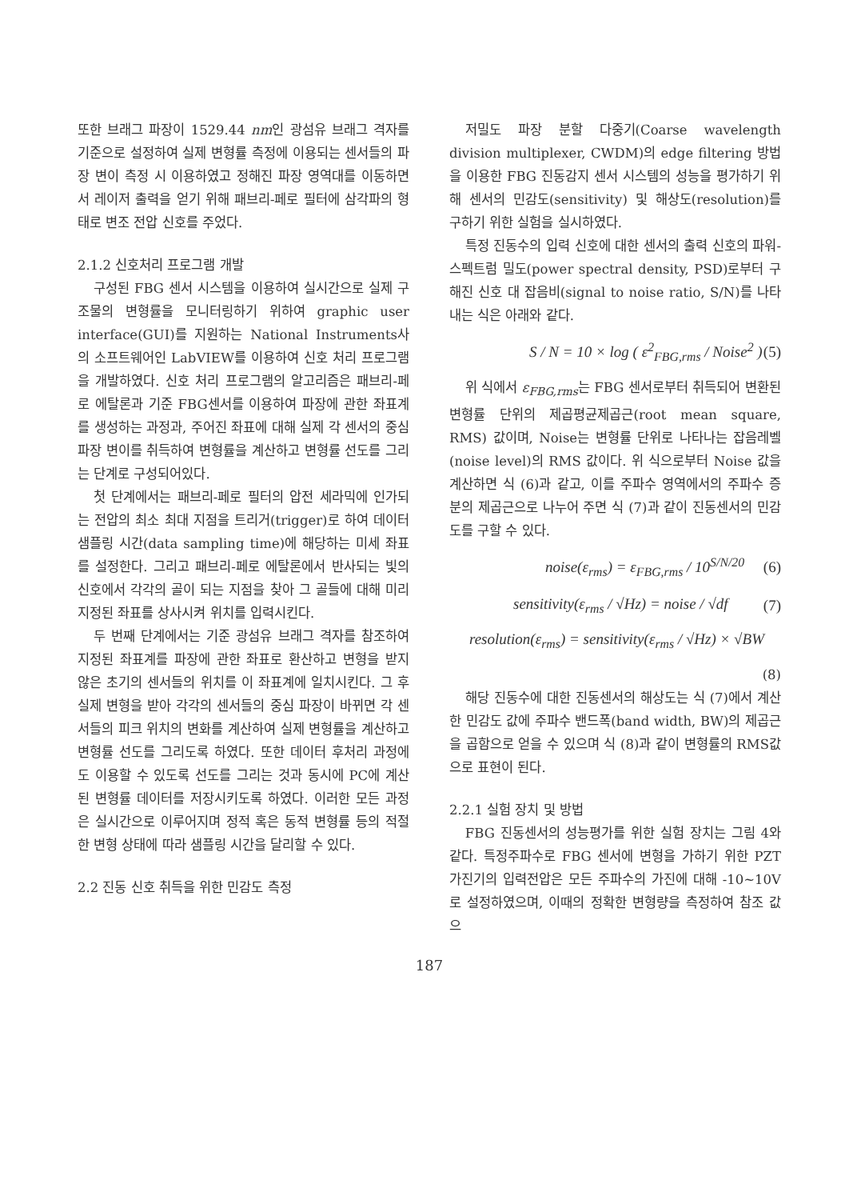또한 브래그 파장이 1529.44 nm인 광섬유 브래그 격자를 기준으로 설정하여 실제 변형률 측정에 이용되는 센서들의 파장 변이 측정 시 이용하였고 정해진 파장 영역대를 이동하면서 레이저 출력을 얻기 위해 패브리-페로 필터에 삼각파의 형태로 변조 전압 신호를 주었다.
2.1.2 신호처리 프로그램 개발
구성된 FBG 센서 시스템을 이용하여 실시간으로 실제 구조물의 변형률을 모니터링하기 위하여 graphic user interface(GUI)를 지원하는 National Instruments사의 소프트웨어인 LabVIEW를 이용하여 신호 처리 프로그램을 개발하였다. 신호 처리 프로그램의 알고리즘은 패브리-페로 에탈론과 기준 FBG센서를 이용하여 파장에 관한 좌표계를 생성하는 과정과, 주어진 좌표에 대해 실제 각 센서의 중심 파장 변이를 취득하여 변형률을 계산하고 변형률 선도를 그리는 단계로 구성되어있다.
첫 단계에서는 패브리-페로 필터의 압전 세라믹에 인가되는 전압의 최소 최대 지점을 트리거(trigger)로 하여 데이터 샘플링 시간(data sampling time)에 해당하는 미세 좌표를 설정한다. 그리고 패브리-페로 에탈론에서 반사되는 빛의 신호에서 각각의 골이 되는 지점을 찾아 그 골들에 대해 미리 지정된 좌표를 상사시켜 위치를 입력시킨다.
두 번째 단계에서는 기준 광섬유 브래그 격자를 참조하여 지정된 좌표계를 파장에 관한 좌표로 환산하고 변형을 받지 않은 초기의 센서들의 위치를 이 좌표계에 일치시킨다. 그 후 실제 변형을 받아 각각의 센서들의 중심 파장이 바뀌면 각 센서들의 피크 위치의 변화를 계산하여 실제 변형률을 계산하고 변형률 선도를 그리도록 하였다. 또한 데이터 후처리 과정에도 이용할 수 있도록 선도를 그리는 것과 동시에 PC에 계산된 변형률 데이터를 저장시키도록 하였다. 이러한 모든 과정은 실시간으로 이루어지며 정적 혹은 동적 변형률 등의 적절한 변형 상태에 따라 샘플링 시간을 달리할 수 있다.
2.2 진동 신호 취득을 위한 민감도 측정
저밀도 파장 분할 다중기(Coarse wavelength division multiplexer, CWDM)의 edge filtering 방법을 이용한 FBG 진동감지 센서 시스템의 성능을 평가하기 위해 센서의 민감도(sensitivity) 및 해상도(resolution)를 구하기 위한 실험을 실시하였다.
특정 진동수의 입력 신호에 대한 센서의 출력 신호의 파워-스펙트럼 밀도(power spectral density, PSD)로부터 구해진 신호 대 잡음비(signal to noise ratio, S/N)를 나타내는 식은 아래와 같다.
S / N = 10 × log ( ε<sup>2</sup><sub>FBG,rms</sub> / Noise<sup>2</sup> ) (5)
위 식에서 ε<sub>FBG,rms</sub>는 FBG 센서로부터 취득되어 변환된 변형률 단위의 제곱평균제곱근(root mean square, RMS) 값이며, Noise는 변형률 단위로 나타나는 잡음레벨(noise level)의 RMS 값이다. 위 식으로부터 Noise 값을 계산하면 식 (6)과 같고, 이를 주파수 영역에서의 주파수 증분의 제곱근으로 나누어 주면 식 (7)과 같이 진동센서의 민감도를 구할 수 있다.
noise(ε<sub>rms</sub>) = ε<sub>FBG,rms</sub> / 10<sup>S/N/20</sup> (6)
sensitivity(ε<sub>rms</sub> / √Hz) = noise / √df (7)
resolution(ε<sub>rms</sub>) = sensitivity(ε<sub>rms</sub> / √Hz) × √BW
(8)
해당 진동수에 대한 진동센서의 해상도는 식 (7)에서 계산한 민감도 값에 주파수 밴드폭(band width, BW)의 제곱근을 곱함으로 얻을 수 있으며 식 (8)과 같이 변형률의 RMS값으로 표현이 된다.
2.2.1 실험 장치 및 방법
FBG 진동센서의 성능평가를 위한 실험 장치는 그림 4와 같다. 특정주파수로 FBG 센서에 변형을 가하기 위한 PZT 가진기의 입력전압은 모든 주파수의 가진에 대해 -10~10V 로 설정하였으며, 이때의 정확한 변형량을 측정하여 참조 값으
187